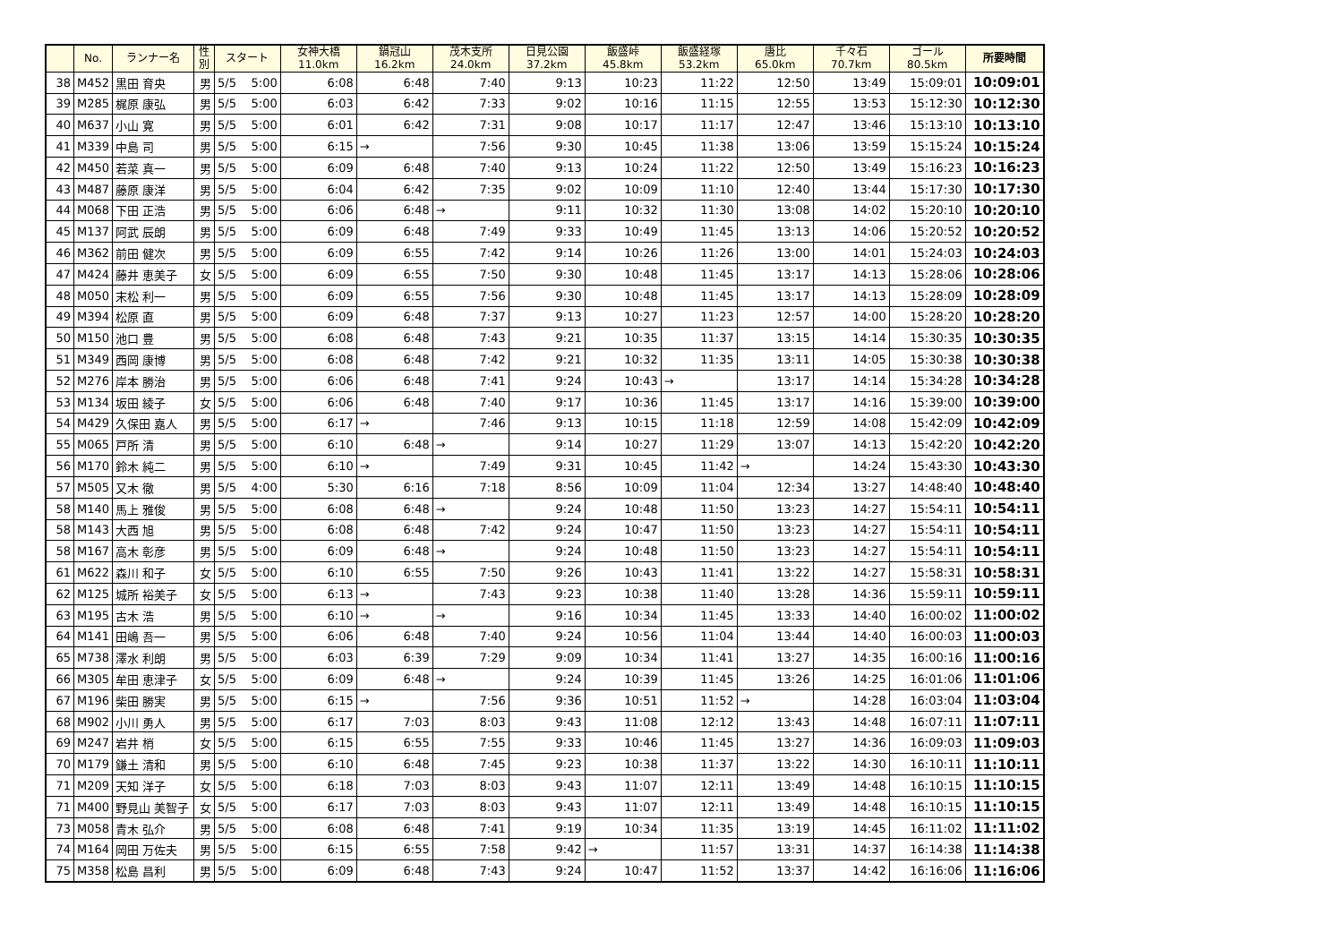| | No. | ランナー名 | 性 別 | スタート | 女神大橋 11.0km | 鍋冠山 16.2km | 茂木支所 24.0km | 日見公園 37.2km | 飯盛峠 45.8km | 飯盛経塚 53.2km | 唐比 65.0km | 千々石 70.7km | ゴール 80.5km | 所要時間 |
| --- | --- | --- | --- | --- | --- | --- | --- | --- | --- | --- | --- | --- | --- | --- |
| 38 | M452 | 黒田 育央 | 男 | 5/5 5:00 | 6:08 | 6:48 | 7:40 | 9:13 | 10:23 | 11:22 | 12:50 | 13:49 | 15:09:01 | 10:09:01 |
| 39 | M285 | 梶原 康弘 | 男 | 5/5 5:00 | 6:03 | 6:42 | 7:33 | 9:02 | 10:16 | 11:15 | 12:55 | 13:53 | 15:12:30 | 10:12:30 |
| 40 | M637 | 小山 寛 | 男 | 5/5 5:00 | 6:01 | 6:42 | 7:31 | 9:08 | 10:17 | 11:17 | 12:47 | 13:46 | 15:13:10 | 10:13:10 |
| 41 | M339 | 中島 司 | 男 | 5/5 5:00 | 6:15 | → | 7:56 | 9:30 | 10:45 | 11:38 | 13:06 | 13:59 | 15:15:24 | 10:15:24 |
| 42 | M450 | 若菜 真一 | 男 | 5/5 5:00 | 6:09 | 6:48 | 7:40 | 9:13 | 10:24 | 11:22 | 12:50 | 13:49 | 15:16:23 | 10:16:23 |
| 43 | M487 | 藤原 康洋 | 男 | 5/5 5:00 | 6:04 | 6:42 | 7:35 | 9:02 | 10:09 | 11:10 | 12:40 | 13:44 | 15:17:30 | 10:17:30 |
| 44 | M068 | 下田 正浩 | 男 | 5/5 5:00 | 6:06 | 6:48 | → | 9:11 | 10:32 | 11:30 | 13:08 | 14:02 | 15:20:10 | 10:20:10 |
| 45 | M137 | 阿武 辰朗 | 男 | 5/5 5:00 | 6:09 | 6:48 | 7:49 | 9:33 | 10:49 | 11:45 | 13:13 | 14:06 | 15:20:52 | 10:20:52 |
| 46 | M362 | 前田 健次 | 男 | 5/5 5:00 | 6:09 | 6:55 | 7:42 | 9:14 | 10:26 | 11:26 | 13:00 | 14:01 | 15:24:03 | 10:24:03 |
| 47 | M424 | 藤井 恵美子 | 女 | 5/5 5:00 | 6:09 | 6:55 | 7:50 | 9:30 | 10:48 | 11:45 | 13:17 | 14:13 | 15:28:06 | 10:28:06 |
| 48 | M050 | 末松 利一 | 男 | 5/5 5:00 | 6:09 | 6:55 | 7:56 | 9:30 | 10:48 | 11:45 | 13:17 | 14:13 | 15:28:09 | 10:28:09 |
| 49 | M394 | 松原 直 | 男 | 5/5 5:00 | 6:09 | 6:48 | 7:37 | 9:13 | 10:27 | 11:23 | 12:57 | 14:00 | 15:28:20 | 10:28:20 |
| 50 | M150 | 池口 豊 | 男 | 5/5 5:00 | 6:08 | 6:48 | 7:43 | 9:21 | 10:35 | 11:37 | 13:15 | 14:14 | 15:30:35 | 10:30:35 |
| 51 | M349 | 西岡 康博 | 男 | 5/5 5:00 | 6:08 | 6:48 | 7:42 | 9:21 | 10:32 | 11:35 | 13:11 | 14:05 | 15:30:38 | 10:30:38 |
| 52 | M276 | 岸本 勝治 | 男 | 5/5 5:00 | 6:06 | 6:48 | 7:41 | 9:24 | 10:43 | → | 13:17 | 14:14 | 15:34:28 | 10:34:28 |
| 53 | M134 | 坂田 綾子 | 女 | 5/5 5:00 | 6:06 | 6:48 | 7:40 | 9:17 | 10:36 | 11:45 | 13:17 | 14:16 | 15:39:00 | 10:39:00 |
| 54 | M429 | 久保田 嘉人 | 男 | 5/5 5:00 | 6:17 | → | 7:46 | 9:13 | 10:15 | 11:18 | 12:59 | 14:08 | 15:42:09 | 10:42:09 |
| 55 | M065 | 戸所 清 | 男 | 5/5 5:00 | 6:10 | 6:48 | → | 9:14 | 10:27 | 11:29 | 13:07 | 14:13 | 15:42:20 | 10:42:20 |
| 56 | M170 | 鈴木 純二 | 男 | 5/5 5:00 | 6:10 | → | 7:49 | 9:31 | 10:45 | 11:42 | → | 14:24 | 15:43:30 | 10:43:30 |
| 57 | M505 | 又木 徹 | 男 | 5/5 4:00 | 5:30 | 6:16 | 7:18 | 8:56 | 10:09 | 11:04 | 12:34 | 13:27 | 14:48:40 | 10:48:40 |
| 58 | M140 | 馬上 雅俊 | 男 | 5/5 5:00 | 6:08 | 6:48 | → | 9:24 | 10:48 | 11:50 | 13:23 | 14:27 | 15:54:11 | 10:54:11 |
| 58 | M143 | 大西 旭 | 男 | 5/5 5:00 | 6:08 | 6:48 | 7:42 | 9:24 | 10:47 | 11:50 | 13:23 | 14:27 | 15:54:11 | 10:54:11 |
| 58 | M167 | 高木 彰彦 | 男 | 5/5 5:00 | 6:09 | 6:48 | → | 9:24 | 10:48 | 11:50 | 13:23 | 14:27 | 15:54:11 | 10:54:11 |
| 61 | M622 | 森川 和子 | 女 | 5/5 5:00 | 6:10 | 6:55 | 7:50 | 9:26 | 10:43 | 11:41 | 13:22 | 14:27 | 15:58:31 | 10:58:31 |
| 62 | M125 | 城所 裕美子 | 女 | 5/5 5:00 | 6:13 | → | 7:43 | 9:23 | 10:38 | 11:40 | 13:28 | 14:36 | 15:59:11 | 10:59:11 |
| 63 | M195 | 古木 浩 | 男 | 5/5 5:00 | 6:10 | → | → | 9:16 | 10:34 | 11:45 | 13:33 | 14:40 | 16:00:02 | 11:00:02 |
| 64 | M141 | 田嶋 吾一 | 男 | 5/5 5:00 | 6:06 | 6:48 | 7:40 | 9:24 | 10:56 | 11:04 | 13:44 | 14:40 | 16:00:03 | 11:00:03 |
| 65 | M738 | 澤水 利朗 | 男 | 5/5 5:00 | 6:03 | 6:39 | 7:29 | 9:09 | 10:34 | 11:41 | 13:27 | 14:35 | 16:00:16 | 11:00:16 |
| 66 | M305 | 牟田 恵津子 | 女 | 5/5 5:00 | 6:09 | 6:48 | → | 9:24 | 10:39 | 11:45 | 13:26 | 14:25 | 16:01:06 | 11:01:06 |
| 67 | M196 | 柴田 勝実 | 男 | 5/5 5:00 | 6:15 | → | 7:56 | 9:36 | 10:51 | 11:52 | → | 14:28 | 16:03:04 | 11:03:04 |
| 68 | M902 | 小川 勇人 | 男 | 5/5 5:00 | 6:17 | 7:03 | 8:03 | 9:43 | 11:08 | 12:12 | 13:43 | 14:48 | 16:07:11 | 11:07:11 |
| 69 | M247 | 岩井 梢 | 女 | 5/5 5:00 | 6:15 | 6:55 | 7:55 | 9:33 | 10:46 | 11:45 | 13:27 | 14:36 | 16:09:03 | 11:09:03 |
| 70 | M179 | 鎌土 清和 | 男 | 5/5 5:00 | 6:10 | 6:48 | 7:45 | 9:23 | 10:38 | 11:37 | 13:22 | 14:30 | 16:10:11 | 11:10:11 |
| 71 | M209 | 天知 洋子 | 女 | 5/5 5:00 | 6:18 | 7:03 | 8:03 | 9:43 | 11:07 | 12:11 | 13:49 | 14:48 | 16:10:15 | 11:10:15 |
| 71 | M400 | 野見山 美智子 | 女 | 5/5 5:00 | 6:17 | 7:03 | 8:03 | 9:43 | 11:07 | 12:11 | 13:49 | 14:48 | 16:10:15 | 11:10:15 |
| 73 | M058 | 青木 弘介 | 男 | 5/5 5:00 | 6:08 | 6:48 | 7:41 | 9:19 | 10:34 | 11:35 | 13:19 | 14:45 | 16:11:02 | 11:11:02 |
| 74 | M164 | 岡田 万佐夫 | 男 | 5/5 5:00 | 6:15 | 6:55 | 7:58 | 9:42 | → | 11:57 | 13:31 | 14:37 | 16:14:38 | 11:14:38 |
| 75 | M358 | 松島 昌利 | 男 | 5/5 5:00 | 6:09 | 6:48 | 7:43 | 9:24 | 10:47 | 11:52 | 13:37 | 14:42 | 16:16:06 | 11:16:06 |